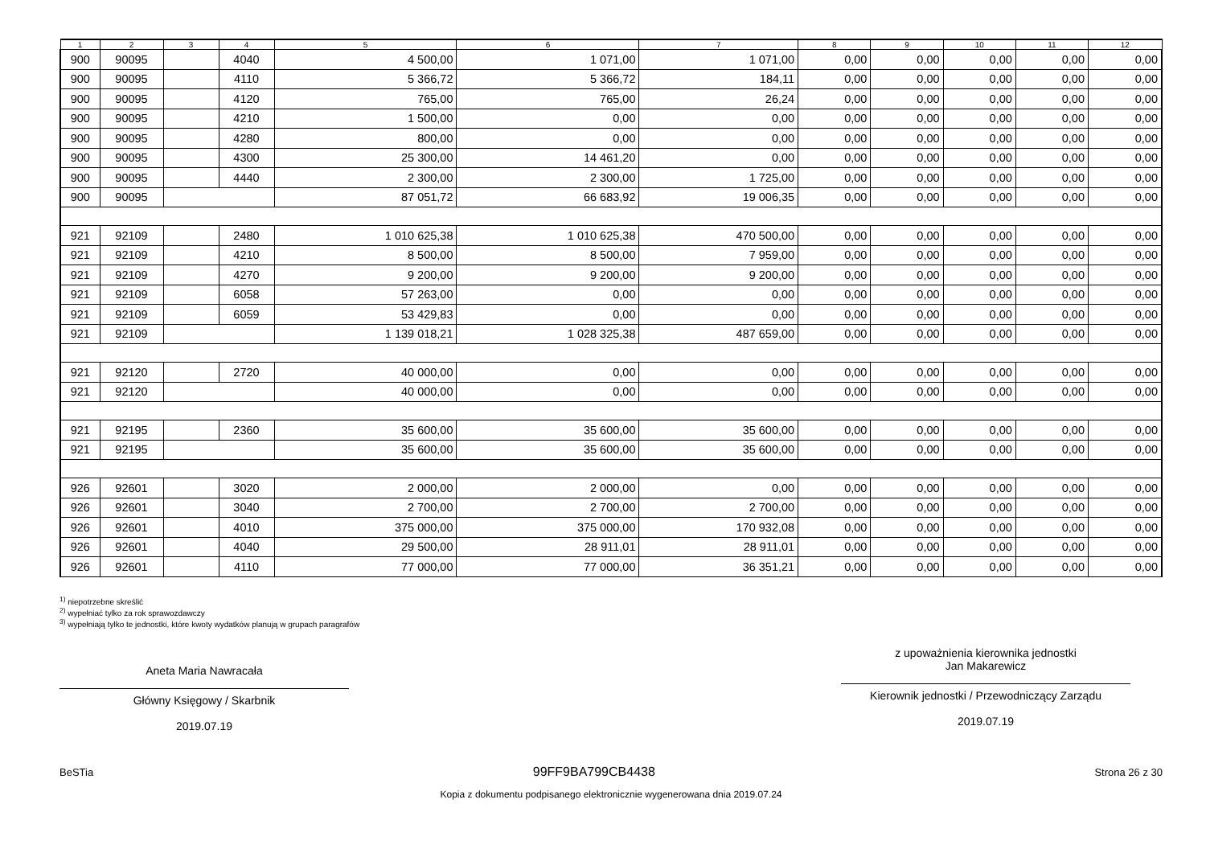| 1 | 2 | 3 | 4 | 5 | 6 | 7 | 8 | 9 | 10 | 11 | 12 |
| --- | --- | --- | --- | --- | --- | --- | --- | --- | --- | --- | --- |
| 900 | 90095 | | 4040 | 4 500,00 | 1 071,00 | 1 071,00 | 0,00 | 0,00 | 0,00 | 0,00 | 0,00 |
| 900 | 90095 | | 4110 | 5 366,72 | 5 366,72 | 184,11 | 0,00 | 0,00 | 0,00 | 0,00 | 0,00 |
| 900 | 90095 | | 4120 | 765,00 | 765,00 | 26,24 | 0,00 | 0,00 | 0,00 | 0,00 | 0,00 |
| 900 | 90095 | | 4210 | 1 500,00 | 0,00 | 0,00 | 0,00 | 0,00 | 0,00 | 0,00 | 0,00 |
| 900 | 90095 | | 4280 | 800,00 | 0,00 | 0,00 | 0,00 | 0,00 | 0,00 | 0,00 | 0,00 |
| 900 | 90095 | | 4300 | 25 300,00 | 14 461,20 | 0,00 | 0,00 | 0,00 | 0,00 | 0,00 | 0,00 |
| 900 | 90095 | | 4440 | 2 300,00 | 2 300,00 | 1 725,00 | 0,00 | 0,00 | 0,00 | 0,00 | 0,00 |
| 900 | 90095 | | | 87 051,72 | 66 683,92 | 19 006,35 | 0,00 | 0,00 | 0,00 | 0,00 | 0,00 |
| 921 | 92109 | | 2480 | 1 010 625,38 | 1 010 625,38 | 470 500,00 | 0,00 | 0,00 | 0,00 | 0,00 | 0,00 |
| 921 | 92109 | | 4210 | 8 500,00 | 8 500,00 | 7 959,00 | 0,00 | 0,00 | 0,00 | 0,00 | 0,00 |
| 921 | 92109 | | 4270 | 9 200,00 | 9 200,00 | 9 200,00 | 0,00 | 0,00 | 0,00 | 0,00 | 0,00 |
| 921 | 92109 | | 6058 | 57 263,00 | 0,00 | 0,00 | 0,00 | 0,00 | 0,00 | 0,00 | 0,00 |
| 921 | 92109 | | 6059 | 53 429,83 | 0,00 | 0,00 | 0,00 | 0,00 | 0,00 | 0,00 | 0,00 |
| 921 | 92109 | | | 1 139 018,21 | 1 028 325,38 | 487 659,00 | 0,00 | 0,00 | 0,00 | 0,00 | 0,00 |
| 921 | 92120 | | 2720 | 40 000,00 | 0,00 | 0,00 | 0,00 | 0,00 | 0,00 | 0,00 | 0,00 |
| 921 | 92120 | | | 40 000,00 | 0,00 | 0,00 | 0,00 | 0,00 | 0,00 | 0,00 | 0,00 |
| 921 | 92195 | | 2360 | 35 600,00 | 35 600,00 | 35 600,00 | 0,00 | 0,00 | 0,00 | 0,00 | 0,00 |
| 921 | 92195 | | | 35 600,00 | 35 600,00 | 35 600,00 | 0,00 | 0,00 | 0,00 | 0,00 | 0,00 |
| 926 | 92601 | | 3020 | 2 000,00 | 2 000,00 | 0,00 | 0,00 | 0,00 | 0,00 | 0,00 | 0,00 |
| 926 | 92601 | | 3040 | 2 700,00 | 2 700,00 | 2 700,00 | 0,00 | 0,00 | 0,00 | 0,00 | 0,00 |
| 926 | 92601 | | 4010 | 375 000,00 | 375 000,00 | 170 932,08 | 0,00 | 0,00 | 0,00 | 0,00 | 0,00 |
| 926 | 92601 | | 4040 | 29 500,00 | 28 911,01 | 28 911,01 | 0,00 | 0,00 | 0,00 | 0,00 | 0,00 |
| 926 | 92601 | | 4110 | 77 000,00 | 77 000,00 | 36 351,21 | 0,00 | 0,00 | 0,00 | 0,00 | 0,00 |
<sup>1)</sup> niepotrzebne skreślić
<sup>2)</sup> wypełniać tylko za rok sprawozdawczy
<sup>3)</sup> wypełniają tylko te jednostki, które kwoty wydatków planują w grupach paragrafów
Aneta Maria Nawracała
Główny Księgowy / Skarbnik
2019.07.19
z upoważnienia kierownika jednostki
Jan Makarewicz
Kierownik jednostki / Przewodniczący Zarządu
2019.07.19
BeSTia 99FF9BA799CB4438 Strona 26 z 30
Kopia z dokumentu podpisanego elektronicznie wygenerowana dnia 2019.07.24